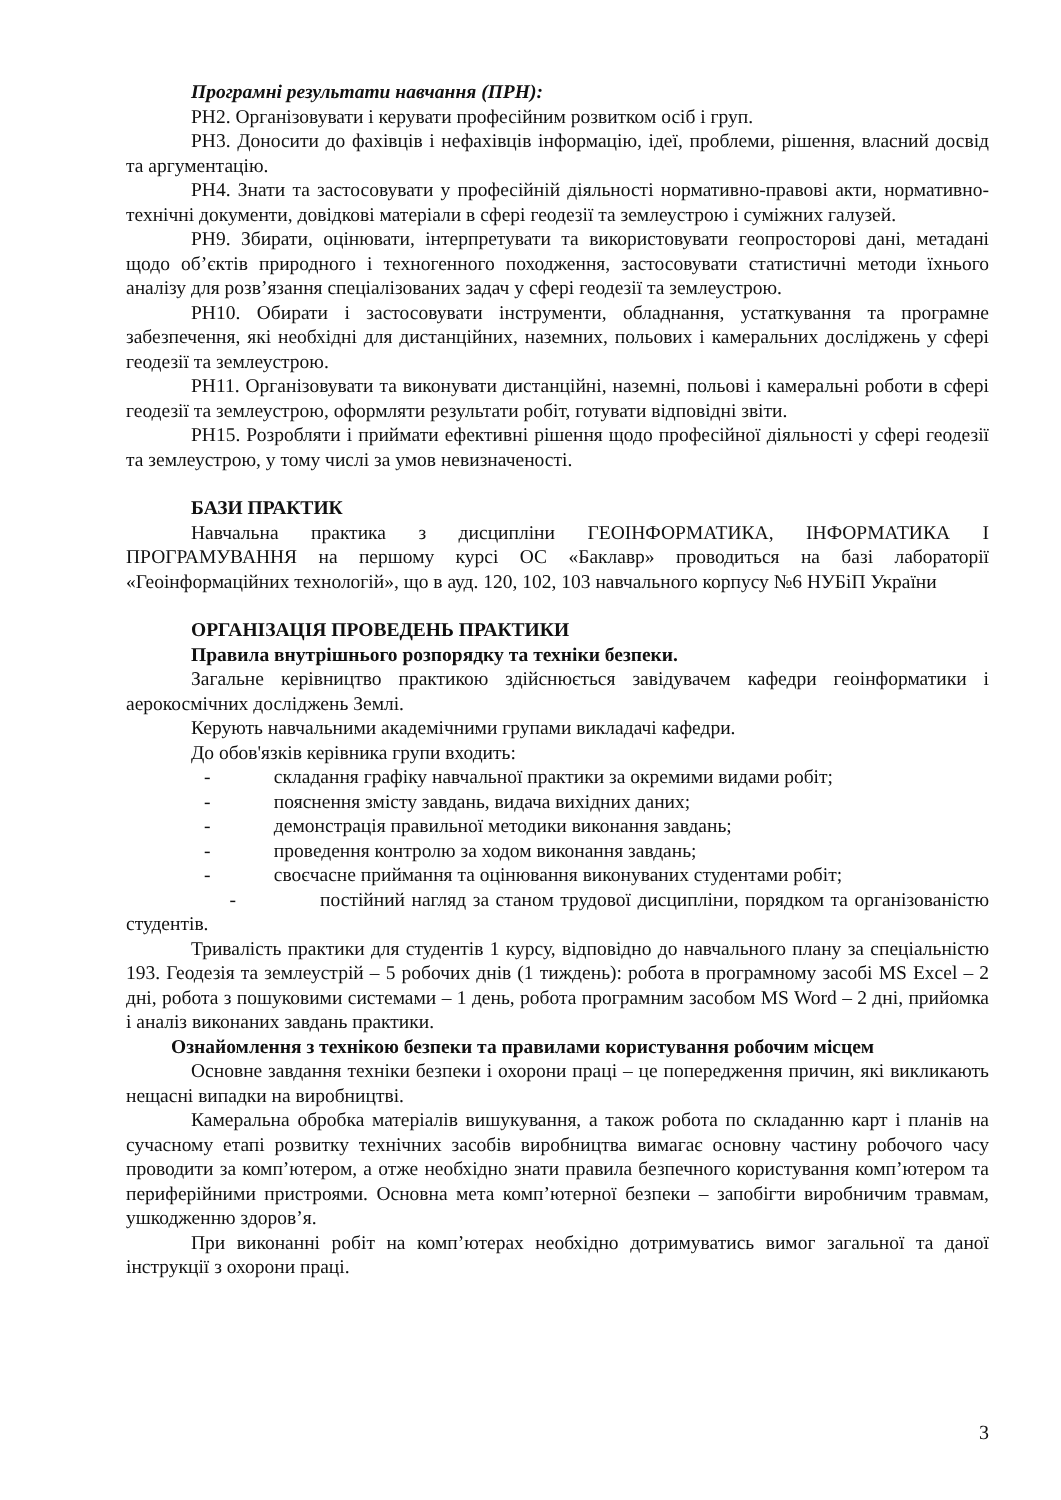Програмні результати навчання (ПРН):
РН2. Організовувати і керувати професійним розвитком осіб і груп.
РН3. Доносити до фахівців і нефахівців інформацію, ідеї, проблеми, рішення, власний досвід та аргументацію.
РН4. Знати та застосовувати у професійній діяльності нормативно-правові акти, нормативно-технічні документи, довідкові матеріали в сфері геодезії та землеустрою і суміжних галузей.
РН9. Збирати, оцінювати, інтерпретувати та використовувати геопросторові дані, метадані щодо об’єктів природного і техногенного походження, застосовувати статистичні методи їхнього аналізу для розв’язання спеціалізованих задач у сфері геодезії та землеустрою.
РН10. Обирати і застосовувати інструменти, обладнання, устаткування та програмне забезпечення, які необхідні для дистанційних, наземних, польових і камеральних досліджень у сфері геодезії та землеустрою.
РН11. Організовувати та виконувати дистанційні, наземні, польові і камеральні роботи в сфері геодезії та землеустрою, оформляти результати робіт, готувати відповідні звіти.
РН15. Розробляти і приймати ефективні рішення щодо професійної діяльності у сфері геодезії та землеустрою, у тому числі за умов невизначеності.
БАЗИ ПРАКТИК
Навчальна практика з дисципліни ГЕОІНФОРМАТИКА, ІНФОРМАТИКА І ПРОГРАМУВАННЯ на першому курсі ОС «Баклавр» проводиться на базі лабораторії «Геоінформаційних технологій», що в ауд. 120, 102, 103 навчального корпусу №6 НУБіП України
ОРГАНІЗАЦІЯ ПРОВЕДЕНЬ ПРАКТИКИ
Правила внутрішнього розпорядку та техніки безпеки.
Загальне керівництво практикою здійснюється завідувачем кафедри геоінформатики і аерокосмічних досліджень Землі.
Керують навчальними академічними групами викладачі кафедри.
До обов'язків керівника групи входить:
- складання графіку навчальної практики за окремими видами робіт;
- пояснення змісту завдань, видача вихідних даних;
- демонстрація правильної методики виконання завдань;
- проведення контролю за ходом виконання завдань;
- своєчасне приймання та оцінювання виконуваних студентами робіт;
- постійний нагляд за станом трудової дисципліни, порядком та організованістю студентів.
Тривалість практики для студентів 1 курсу, відповідно до навчального плану за спеціальністю 193. Геодезія та землеустрій – 5 робочих днів (1 тиждень): робота в програмному засобі MS Excel – 2 дні, робота з пошуковими системами – 1 день, робота програмним засобом MS Word – 2 дні, прийомка і аналіз виконаних завдань практики.
Ознайомлення з технікою безпеки та правилами користування робочим місцем
Основне завдання техніки безпеки і охорони праці – це попередження причин, які викликають нещасні випадки на виробництві.
Камеральна обробка матеріалів вишукування, а також робота по складанню карт і планів на сучасному етапі розвитку технічних засобів виробництва вимагає основну частину робочого часу проводити за комп’ютером, а отже необхідно знати правила безпечного користування комп’ютером та периферійними пристроями. Основна мета комп’ютерної безпеки – запобігти виробничим травмам, ушкодженню здоров’я.
При виконанні робіт на комп’ютерах необхідно дотримуватись вимог загальної та даної інструкції з охорони праці.
3